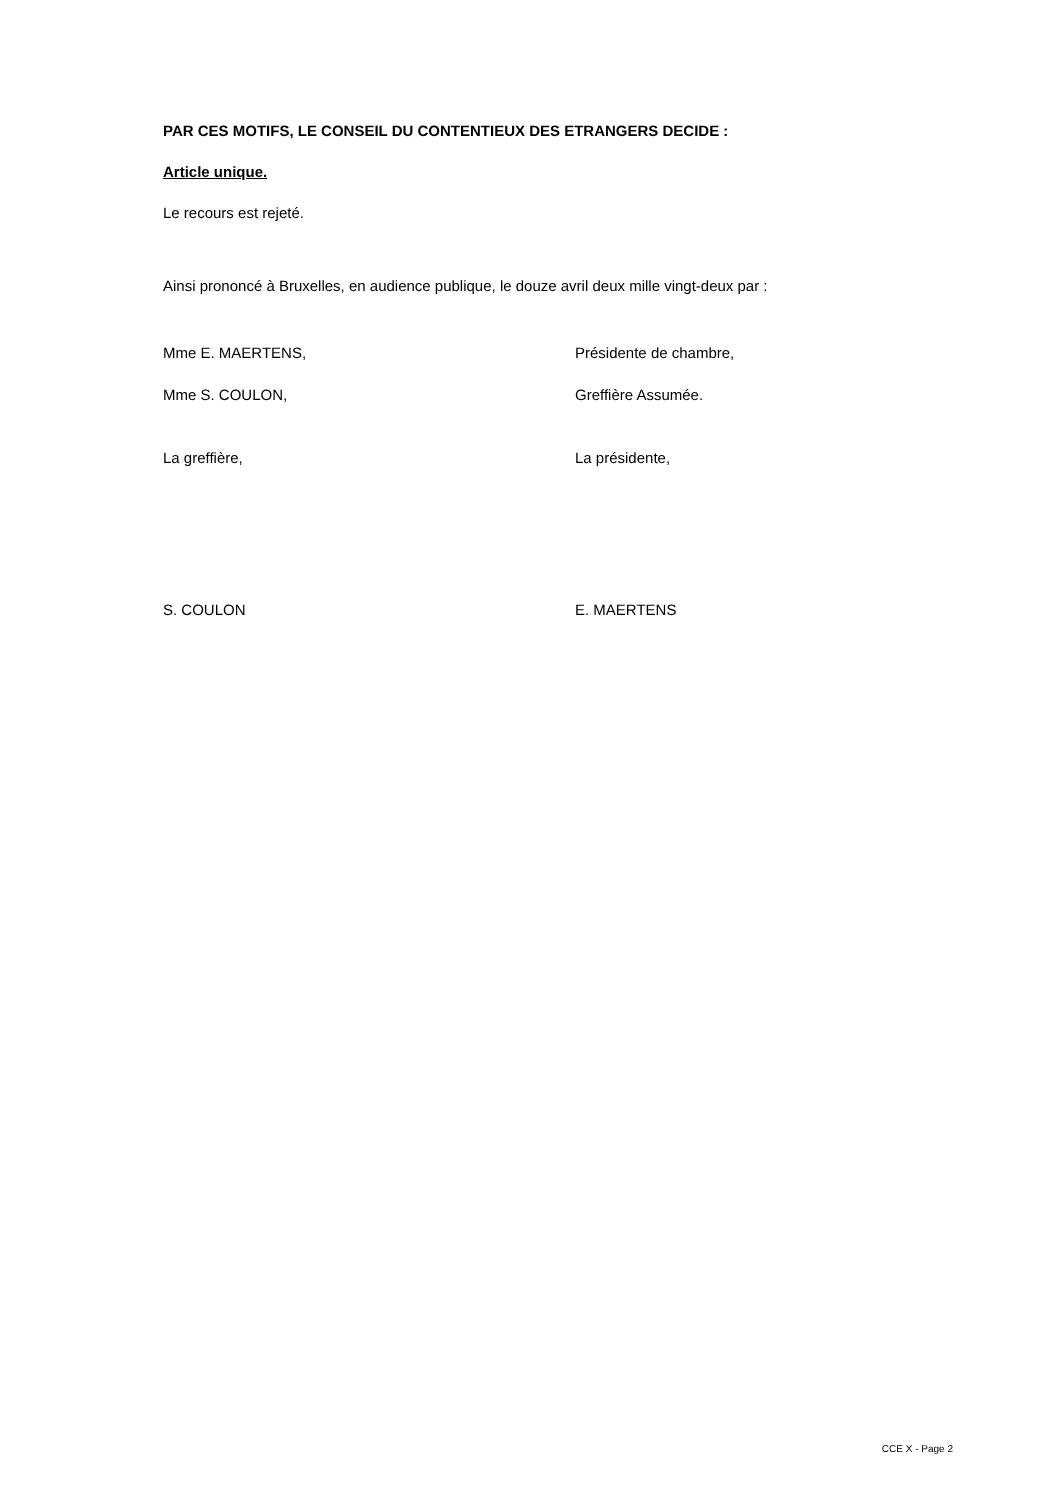PAR CES MOTIFS, LE CONSEIL DU CONTENTIEUX DES ETRANGERS DECIDE :
Article unique.
Le recours est rejeté.
Ainsi prononcé à Bruxelles, en audience publique, le douze avril deux mille vingt-deux par :
Mme E. MAERTENS, Présidente de chambre,
Mme S. COULON, Greffière Assumée.
La greffière, La présidente,
S. COULON E. MAERTENS
CCE X - Page 2